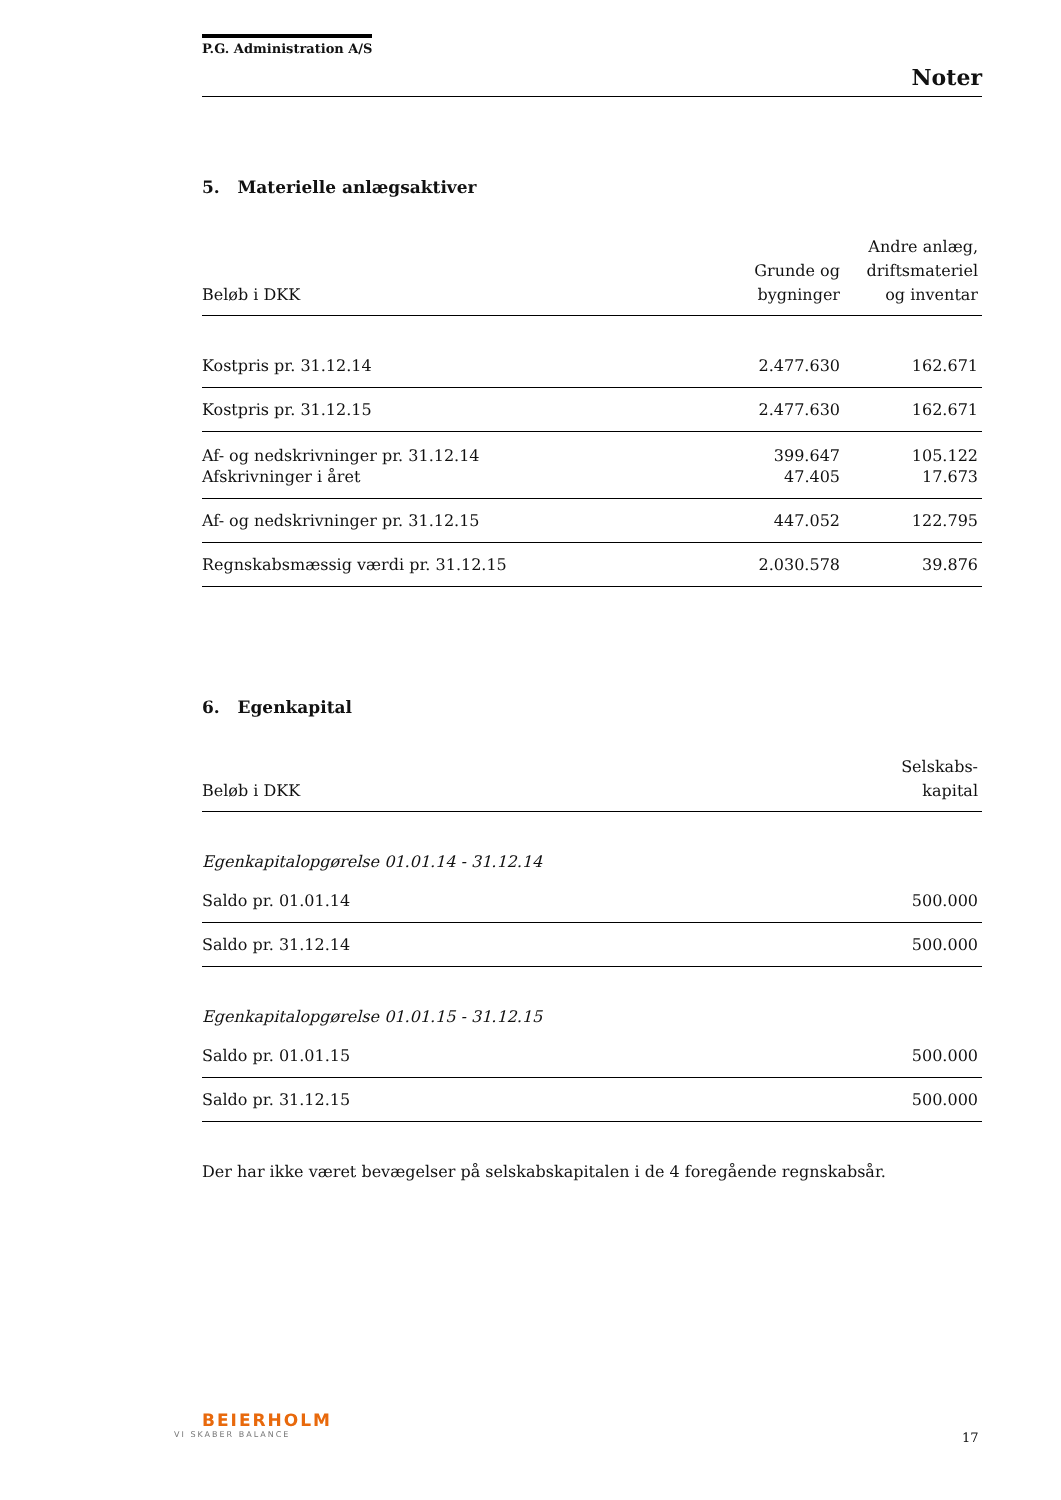P.G. Administration A/S
Noter
5. Materielle anlægsaktiver
| Beløb i DKK | Grunde og bygninger | Andre anlæg, driftsmateriel og inventar |
| --- | --- | --- |
| Kostpris pr. 31.12.14 | 2.477.630 | 162.671 |
| Kostpris pr. 31.12.15 | 2.477.630 | 162.671 |
| Af- og nedskrivninger pr. 31.12.14 | 399.647 | 105.122 |
| Afskrivninger i året | 47.405 | 17.673 |
| Af- og nedskrivninger pr. 31.12.15 | 447.052 | 122.795 |
| Regnskabsmæssig værdi pr. 31.12.15 | 2.030.578 | 39.876 |
6. Egenkapital
| Beløb i DKK | Selskabs- kapital |
| --- | --- |
| Egenkapitalopgørelse 01.01.14 - 31.12.14 | |
| Saldo pr. 01.01.14 | 500.000 |
| Saldo pr. 31.12.14 | 500.000 |
| Egenkapitalopgørelse 01.01.15 - 31.12.15 | |
| Saldo pr. 01.01.15 | 500.000 |
| Saldo pr. 31.12.15 | 500.000 |
Der har ikke været bevægelser på selskabskapitalen i de 4 foregående regnskabsår.
BEIERHOLM
VI SKABER BALANCE
17